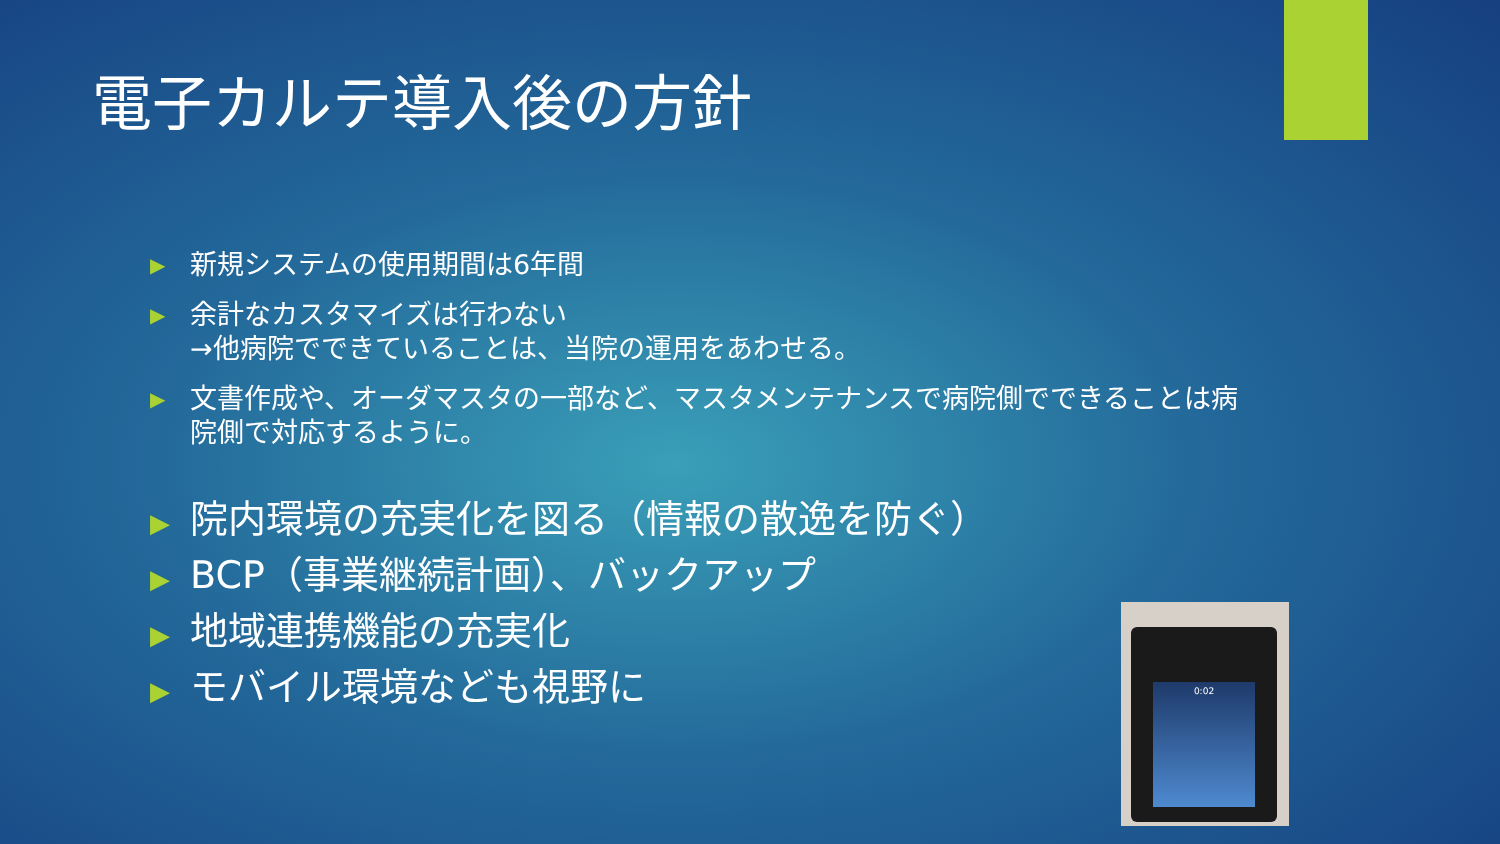電子カルテ導入後の方針
▶ 新規システムの使用期間は6年間
▶ 余計なカスタマイズは行わない
→他病院でできていることは、当院の運用をあわせる。
▶ 文書作成や、オーダマスタの一部など、マスタメンテナンスで病院側でできることは病院側で対応するように。
▶ 院内環境の充実化を図る（情報の散逸を防ぐ）
▶ BCP（事業継続計画）、バックアップ
▶ 地域連携機能の充実化
▶ モバイル環境なども視野に
0:02